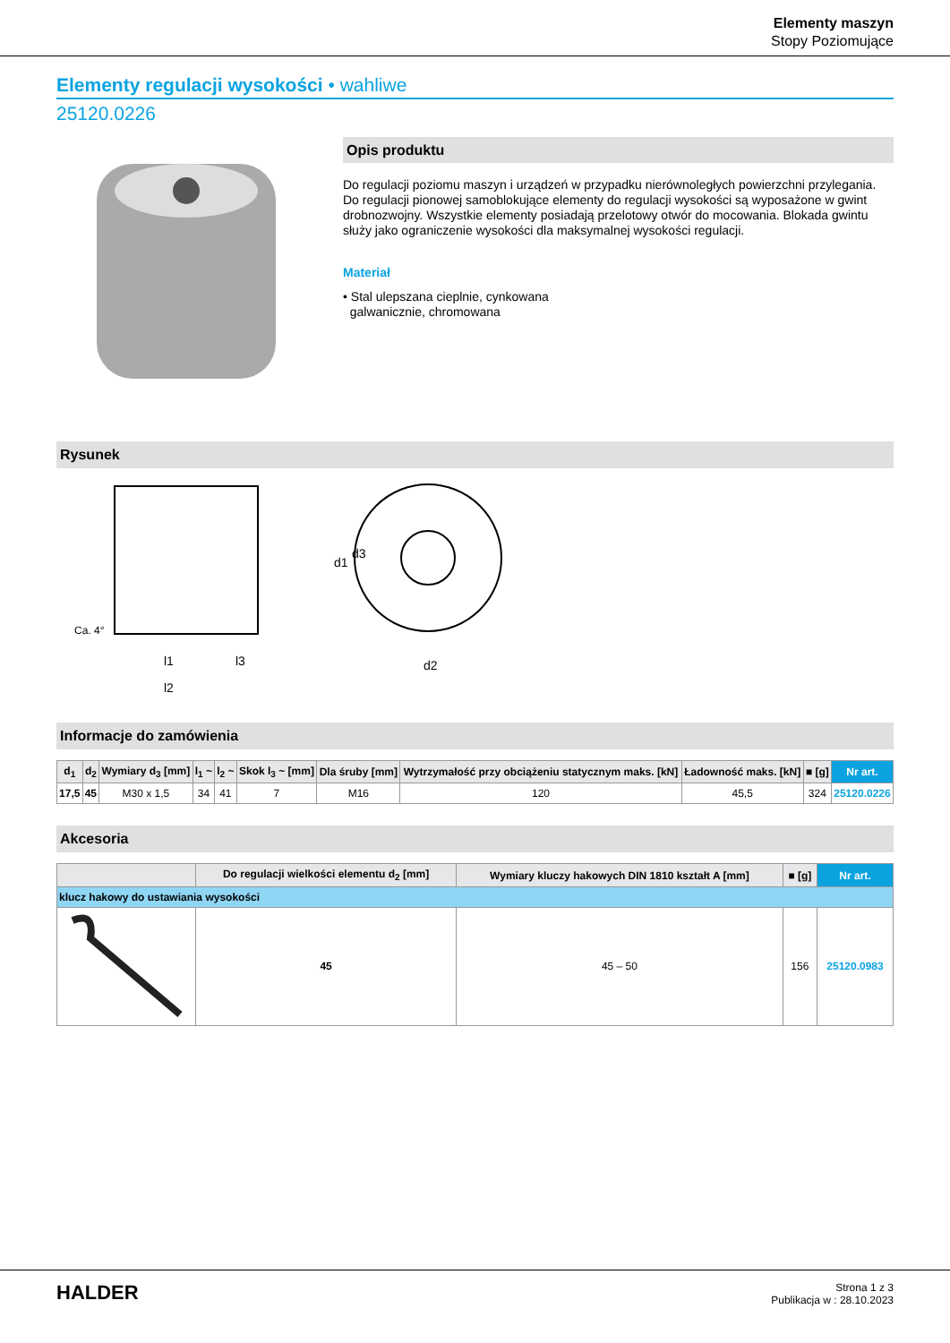Elementy maszyn
Stopy Poziomujące
Elementy regulacji wysokości • wahliwe
25120.0226
Opis produktu
Do regulacji poziomu maszyn i urządzeń w przypadku nierównoległych powierzchni przylegania. Do regulacji pionowej samoblokujące elementy do regulacji wysokości są wyposażone w gwint drobnozwojny. Wszystkie elementy posiadają przelotowy otwór do mocowania. Blokada gwintu służy jako ograniczenie wysokości dla maksymalnej wysokości regulacji.
Materiał
• Stal ulepszana cieplnie, cynkowana
galwanicznie, chromowana
Rysunek
l1
d1
d3
d2
l2
l3
Ca. 4°
Informacje do zamówienia
| d<sub>1</sub> | d<sub>2</sub> | Wymiary d<sub>3</sub> [mm] | l<sub>1</sub> ~ | l<sub>2</sub> ~ | Skok l<sub>3</sub> ~ [mm] | Dla śruby [mm] | Wytrzymałość przy obciążeniu statycznym maks. [kN] | Ładowność maks. [kN] | ■ [g] | Nr art. |
| --- | --- | --- | --- | --- | --- | --- | --- | --- | --- | --- |
| 17,5 | 45 | M30 x 1,5 | 34 | 41 | 7 | M16 | 120 | 45,5 | 324 | 25120.0226 |
Akcesoria
| | Do regulacji wielkości elementu d<sub>2</sub> [mm] | Wymiary kluczy hakowych DIN 1810 kształt A [mm] | ■ [g] | Nr art. |
| --- | --- | --- | --- | --- |
| klucz hakowy do ustawiania wysokości | | | | |
| | 45 | 45 – 50 | 156 | 25120.0983 |
HALDER
Strona 1 z 3
Publikacja w : 28.10.2023